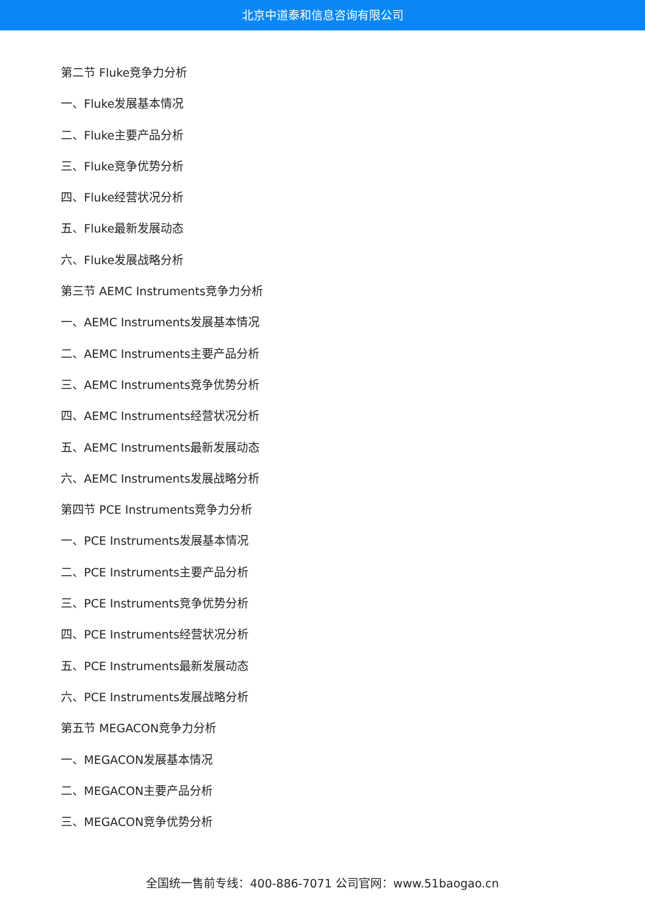北京中道泰和信息咨询有限公司
第二节 Fluke竞争力分析
一、Fluke发展基本情况
二、Fluke主要产品分析
三、Fluke竞争优势分析
四、Fluke经营状况分析
五、Fluke最新发展动态
六、Fluke发展战略分析
第三节 AEMC Instruments竞争力分析
一、AEMC Instruments发展基本情况
二、AEMC Instruments主要产品分析
三、AEMC Instruments竞争优势分析
四、AEMC Instruments经营状况分析
五、AEMC Instruments最新发展动态
六、AEMC Instruments发展战略分析
第四节 PCE Instruments竞争力分析
一、PCE Instruments发展基本情况
二、PCE Instruments主要产品分析
三、PCE Instruments竞争优势分析
四、PCE Instruments经营状况分析
五、PCE Instruments最新发展动态
六、PCE Instruments发展战略分析
第五节 MEGACON竞争力分析
一、MEGACON发展基本情况
二、MEGACON主要产品分析
三、MEGACON竞争优势分析
全国统一售前专线：400-886-7071 公司官网：www.51baogao.cn